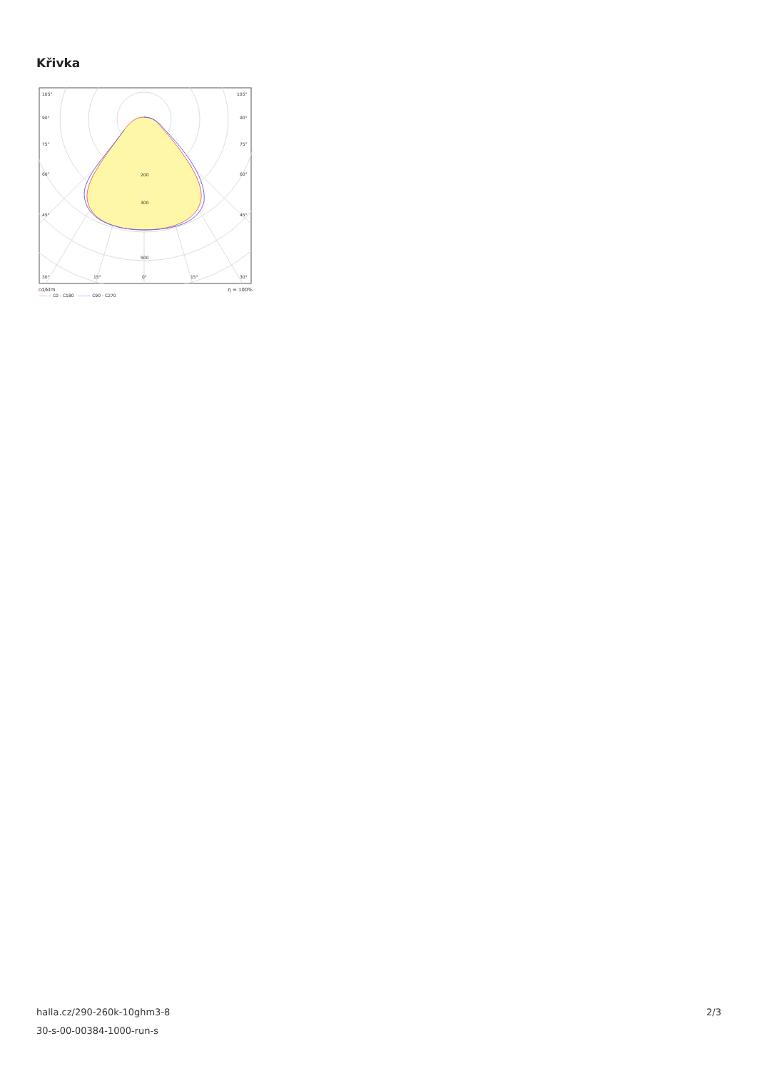Křivka
105°
105°
90°
90°
75°
75°
60°
60°
45°
45°
200
300
500
30°
15°
0°
15°
30°
cd/klm η = 100%
——— C0 - C180 ——— C90 - C270
halla.cz/290-260k-10ghm3-8
30-s-00-00384-1000-run-s
2/3